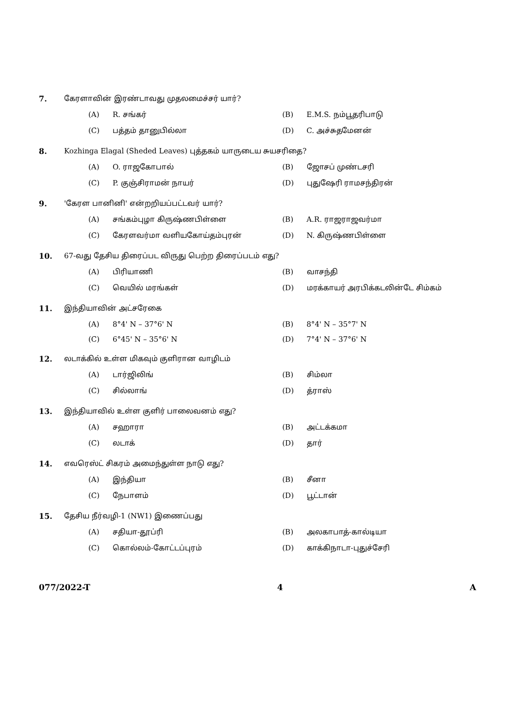7. கேரளாவின் இரண்டாவது முதலமைச்சர் யார்?
(A) R. சங்கர் (B) E.M.S. நம்பூதரிபாடு
(C) பத்தம் தானுபில்லா (D) C. அச்சுதமேனன்
8. Kozhinga Elagal (Sheded Leaves) புத்தகம் யாருடைய சுயசரிதை?
(A) O. ராஜகோபால் (B) ஜோசப் முண்டசரி
(C) P. குஞ்சிராமன் நாயர் (D) புதுஷேரி ராமசந்திரன்
9. 'கேரள பானினி' என்றறியப்பட்டவர் யார்?
(A) சங்கம்புழா கிருஷ்ணபிள்ளை (B) A.R. ராஜராஜவர்மா
(C) கேரளவர்மா வளியகோய்தம்புரன் (D) N. கிருஷ்ணபிள்ளை
10. 67-வது தேசிய திரைப்பட விருது பெற்ற திரைப்படம் எது?
(A) பிரியாணி (B) வாசந்தி
(C) வெயில் மரங்கள் (D) மரக்காயர் அரபிக்கடலின்டே சிம்கம்
11. இந்தியாவின் அட்சரேகை
(A) 8°4' N – 37°6' N (B) 8°4' N – 35°7' N
(C) 6°45' N – 35°6' N (D) 7°4' N – 37°6' N
12. லடாக்கில் உள்ள மிகவும் குளிரான வாழிடம்
(A) டார்ஜிலிங் (B) சிம்லா
(C) சில்லாங் (D) த்ராஸ்
13. இந்தியாவில் உள்ள குளிர் பாலைவனம் எது?
(A) சஹாரா (B) அட்டக்கமா
(C) லடாக் (D) தார்
14. எவரெஸ்ட் சிகரம் அமைந்துள்ள நாடு எது?
(A) இந்தியா (B) சீனா
(C) நேபாளம் (D) பூட்டான்
15. தேசிய நீர்வழி-1 (NW1) இணைப்பது
(A) சதியா-தூப்ரி (B) அலகாபாத்-கால்டியா
(C) கொல்லம்-கோட்டப்புரம் (D) காக்கிநாடா-புதுச்சேரி
077/2022-T 4 A